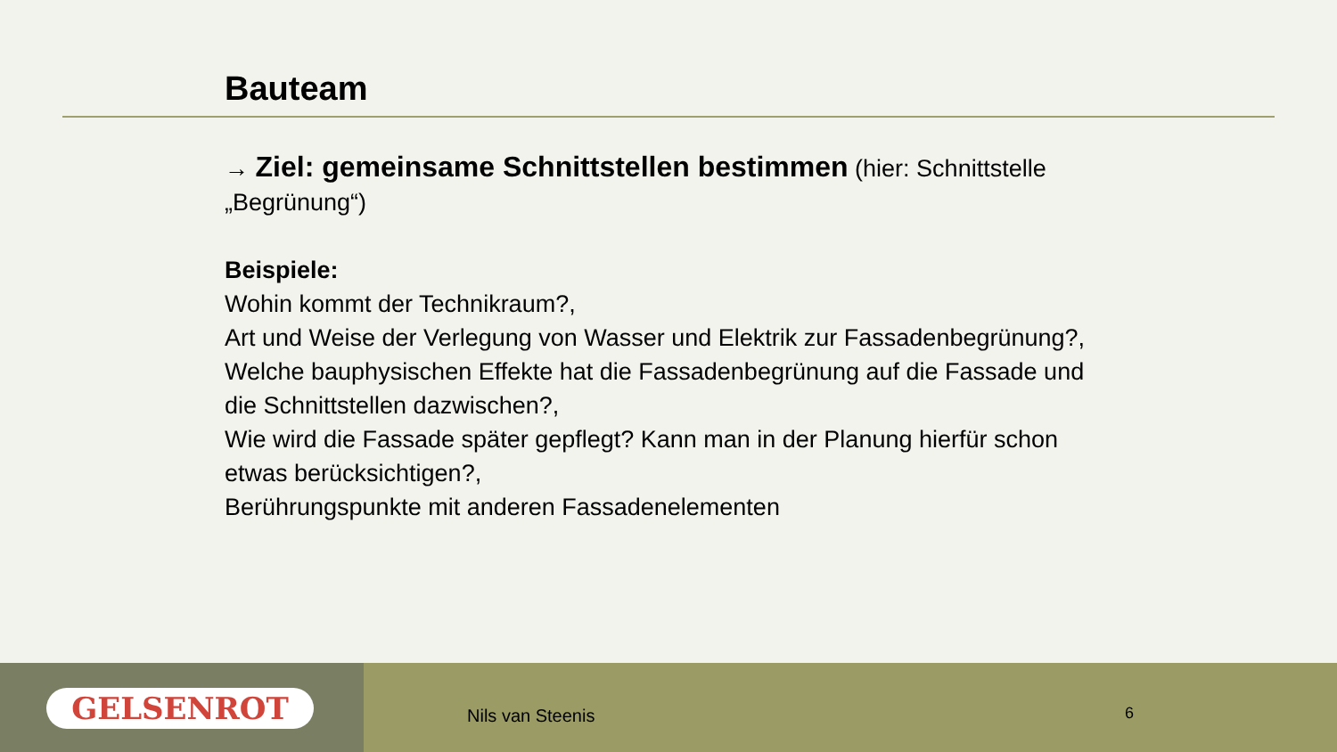Bauteam
→ Ziel: gemeinsame Schnittstellen bestimmen (hier: Schnittstelle „Begrünung“)
Beispiele:
Wohin kommt der Technikraum?,
Art und Weise der Verlegung von Wasser und Elektrik zur Fassadenbegrünung?,
Welche bauphysischen Effekte hat die Fassadenbegrünung auf die Fassade und die Schnittstellen dazwischen?,
Wie wird die Fassade später gepflegt? Kann man in der Planung hierfür schon etwas berücksichtigen?,
Berührungspunkte mit anderen Fassadenelementen
GELSENROT
Nils van Steenis 6